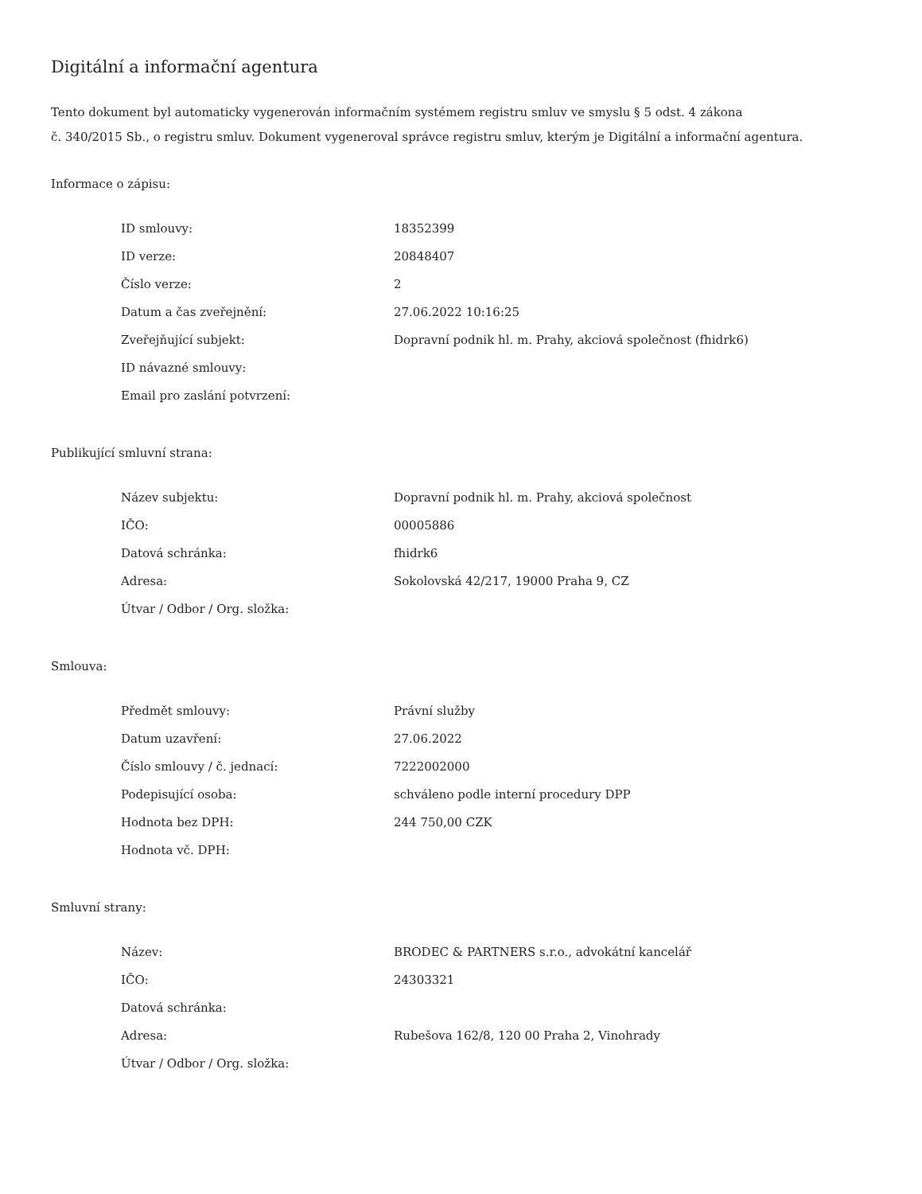Digitální a informační agentura
Tento dokument byl automaticky vygenerován informačním systémem registru smluv ve smyslu § 5 odst. 4 zákona
č. 340/2015 Sb., o registru smluv. Dokument vygeneroval správce registru smluv, kterým je Digitální a informační agentura.
Informace o zápisu:
| ID smlouvy: | 18352399 |
| ID verze: | 20848407 |
| Číslo verze: | 2 |
| Datum a čas zveřejnění: | 27.06.2022 10:16:25 |
| Zveřejňující subjekt: | Dopravní podnik hl. m. Prahy, akciová společnost (fhidrk6) |
| ID návazné smlouvy: | |
| Email pro zaslání potvrzení: | |
Publikující smluvní strana:
| Název subjektu: | Dopravní podnik hl. m. Prahy, akciová společnost |
| IČO: | 00005886 |
| Datová schránka: | fhidrk6 |
| Adresa: | Sokolovská 42/217, 19000 Praha 9, CZ |
| Útvar / Odbor / Org. složka: | |
Smlouva:
| Předmět smlouvy: | Právní služby |
| Datum uzavření: | 27.06.2022 |
| Číslo smlouvy / č. jednací: | 7222002000 |
| Podepisující osoba: | schváleno podle interní procedury DPP |
| Hodnota bez DPH: | 244 750,00 CZK |
| Hodnota vč. DPH: | |
Smluvní strany:
| Název: | BRODEC & PARTNERS s.r.o., advokátní kancelář |
| IČO: | 24303321 |
| Datová schránka: | |
| Adresa: | Rubešova 162/8, 120 00 Praha 2, Vinohrady |
| Útvar / Odbor / Org. složka: | |